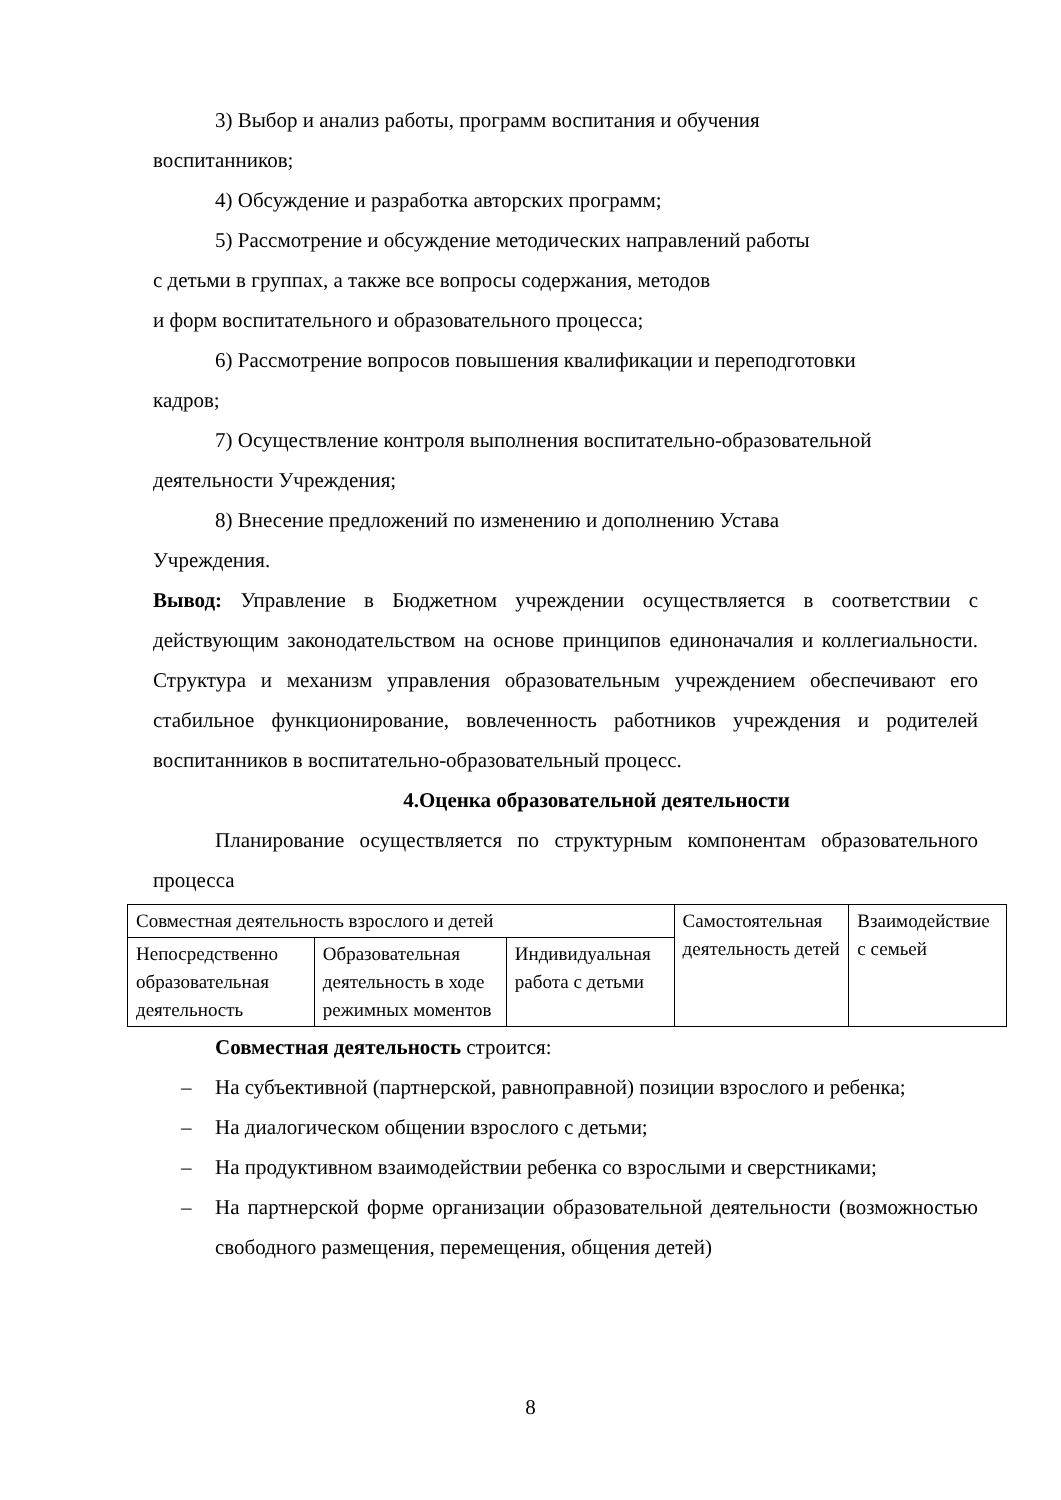3) Выбор и анализ работы, программ воспитания и обучения
воспитанников;
4) Обсуждение и разработка авторских программ;
5) Рассмотрение и обсуждение методических направлений работы
с детьми в группах, а также все вопросы содержания, методов
и форм воспитательного и образовательного процесса;
6) Рассмотрение вопросов повышения квалификации и переподготовки
кадров;
7) Осуществление контроля выполнения воспитательно-образовательной
деятельности Учреждения;
8) Внесение предложений по изменению и дополнению Устава
Учреждения.
Вывод: Управление в Бюджетном учреждении осуществляется в соответствии с действующим законодательством на основе принципов единоначалия и коллегиальности. Структура и механизм управления образовательным учреждением обеспечивают его стабильное функционирование, вовлеченность работников учреждения и родителей воспитанников в воспитательно-образовательный процесс.
4.Оценка образовательной деятельности
Планирование осуществляется по структурным компонентам образовательного процесса
| Совместная деятельность взрослого и детей | | | Самостоятельная деятельность детей | Взаимодействие с семьей |
| Непосредственно образовательная деятельность | Образовательная деятельность в ходе режимных моментов | Индивидуальная работа с детьми | | |
Совместная деятельность строится:
– На субъективной (партнерской, равноправной) позиции взрослого и ребенка;
– На диалогическом общении взрослого с детьми;
– На продуктивном взаимодействии ребенка со взрослыми и сверстниками;
– На партнерской форме организации образовательной деятельности (возможностью свободного размещения, перемещения, общения детей)
8